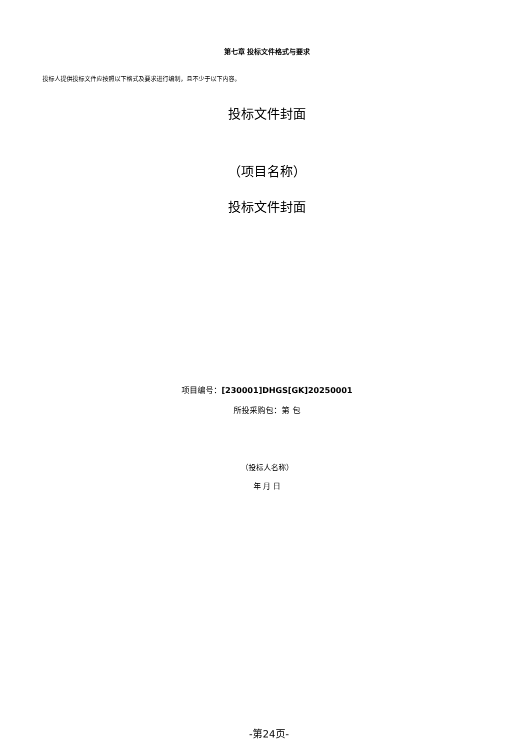第七章 投标文件格式与要求
投标人提供投标文件应按照以下格式及要求进行编制，且不少于以下内容。
投标文件封面
（项目名称）
投标文件封面
项目编号：[230001]DHGS[GK]20250001
所投采购包：第 包
（投标人名称）
年 月 日
-第24页-